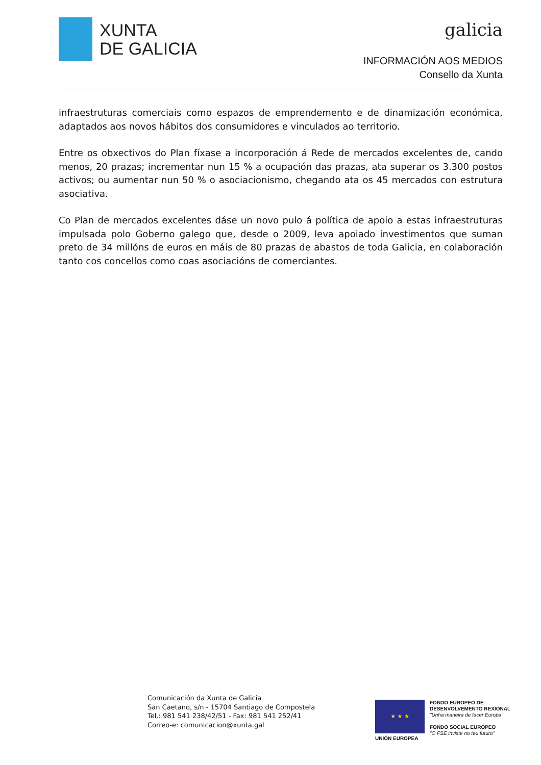XUNTA
DE GALICIA
galicia
INFORMACIÓN AOS MEDIOS
Consello da Xunta
infraestruturas comerciais como espazos de emprendemento e de dinamización económica, adaptados aos novos hábitos dos consumidores e vinculados ao territorio.
Entre os obxectivos do Plan fíxase a incorporación á Rede de mercados excelentes de, cando menos, 20 prazas; incrementar nun 15 % a ocupación das prazas, ata superar os 3.300 postos activos; ou aumentar nun 50 % o asociacionismo, chegando ata os 45 mercados con estrutura asociativa.
Co Plan de mercados excelentes dáse un novo pulo á política de apoio a estas infraestruturas impulsada polo Goberno galego que, desde o 2009, leva apoiado investimentos que suman preto de 34 millóns de euros en máis de 80 prazas de abastos de toda Galicia, en colaboración tanto cos concellos como coas asociacións de comerciantes.
Comunicación da Xunta de Galicia
San Caetano, s/n - 15704 Santiago de Compostela
Tel.: 981 541 238/42/51 - Fax: 981 541 252/41
Correo-e: comunicacion@xunta.gal
★ ★ ★
UNIÓN EUROPEA
FONDO EUROPEO DE
DESENVOLVEMENTO REXIONAL
"Unha maneira de facer Europa"
FONDO SOCIAL EUROPEO
"O FSE inviste no teu futuro"